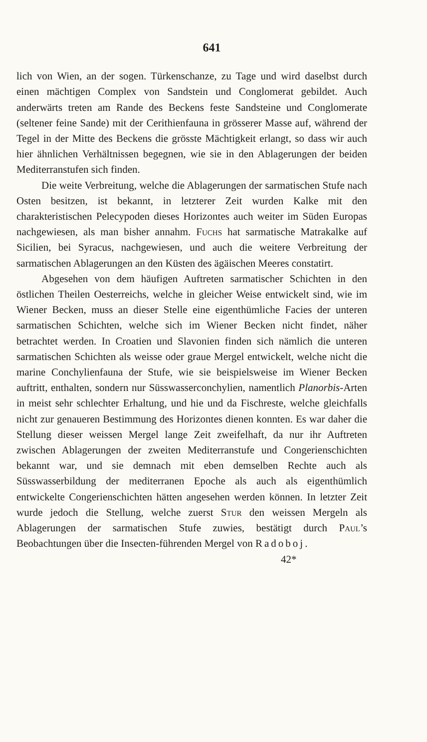641
lich von Wien, an der sogen. Türkenschanze, zu Tage und wird daselbst durch einen mächtigen Complex von Sandstein und Conglomerat gebildet. Auch anderwärts treten am Rande des Beckens feste Sandsteine und Conglomerate (seltener feine Sande) mit der Cerithienfauna in grösserer Masse auf, während der Tegel in der Mitte des Beckens die grösste Mächtigkeit erlangt, so dass wir auch hier ähnlichen Verhältnissen begegnen, wie sie in den Ablagerungen der beiden Mediterranstufen sich finden.
Die weite Verbreitung, welche die Ablagerungen der sarmatischen Stufe nach Osten besitzen, ist bekannt, in letzterer Zeit wurden Kalke mit den charakteristischen Pelecypoden dieses Horizontes auch weiter im Süden Europas nachgewiesen, als man bisher annahm. Fuchs hat sarmatische Matrakalke auf Sicilien, bei Syracus, nachgewiesen, und auch die weitere Verbreitung der sarmatischen Ablagerungen an den Küsten des ägäischen Meeres constatirt.
Abgesehen von dem häufigen Auftreten sarmatischer Schichten in den östlichen Theilen Oesterreichs, welche in gleicher Weise entwickelt sind, wie im Wiener Becken, muss an dieser Stelle eine eigenthümliche Facies der unteren sarmatischen Schichten, welche sich im Wiener Becken nicht findet, näher betrachtet werden. In Croatien und Slavonien finden sich nämlich die unteren sarmatischen Schichten als weisse oder graue Mergel entwickelt, welche nicht die marine Conchylienfauna der Stufe, wie sie beispielsweise im Wiener Becken auftritt, enthalten, sondern nur Süsswasserconchylien, namentlich Planorbis-Arten in meist sehr schlechter Erhaltung, und hie und da Fischreste, welche gleichfalls nicht zur genaueren Bestimmung des Horizontes dienen konnten. Es war daher die Stellung dieser weissen Mergel lange Zeit zweifelhaft, da nur ihr Auftreten zwischen Ablagerungen der zweiten Mediterranstufe und Congerienschichten bekannt war, und sie demnach mit eben demselben Rechte auch als Süsswasserbildung der mediterranen Epoche als auch als eigenthümlich entwickelte Congerienschichten hätten angesehen werden können. In letzter Zeit wurde jedoch die Stellung, welche zuerst Stur den weissen Mergeln als Ablagerungen der sarmatischen Stufe zuwies, bestätigt durch Paul’s Beobachtungen über die Insecten-führenden Mergel von Radoboj.
42*